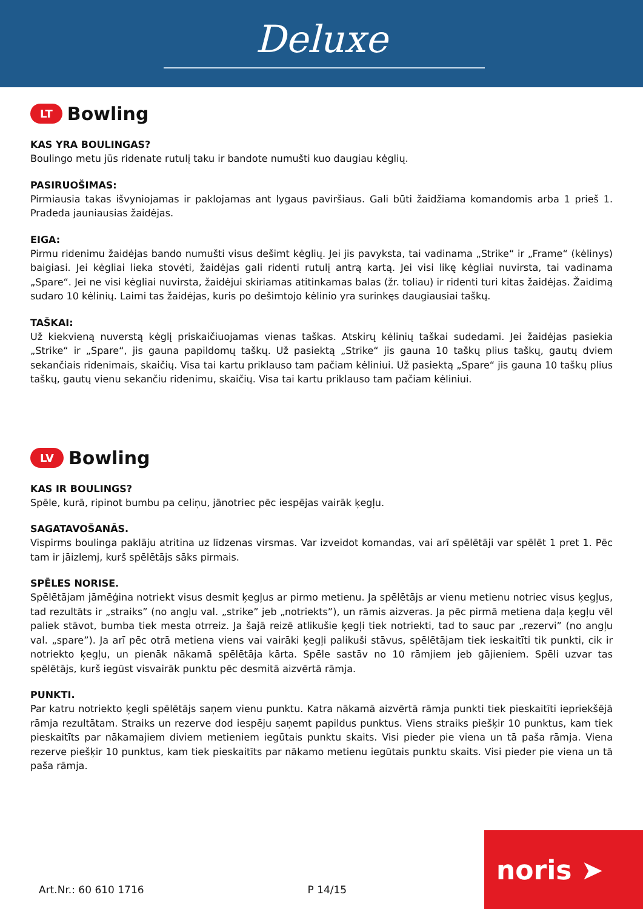Deluxe
LT Bowling
KAS YRA BOULINGAS?
Boulingo metu jūs ridenate rutulį taku ir bandote numušti kuo daugiau kėglių.
PASIRUOŠIMAS:
Pirmiausia takas išvyniojamas ir paklojamas ant lygaus paviršiaus. Gali būti žaidžiama komandomis arba 1 prieš 1. Pradeda jauniausias žaidėjas.
EIGA:
Pirmu ridenimu žaidėjas bando numušti visus dešimt kėglių. Jei jis pavyksta, tai vadinama „Strike“ ir „Frame“ (kėlinys) baigiasi. Jei kėgliai lieka stovėti, žaidėjas gali ridenti rutulį antrą kartą. Jei visi likę kėgliai nuvirsta, tai vadinama „Spare“. Jei ne visi kėgliai nuvirsta, žaidėjui skiriamas atitinkamas balas (žr. toliau) ir ridenti turi kitas žaidėjas. Žaidimą sudaro 10 kėlinių. Laimi tas žaidėjas, kuris po dešimtojo kėlinio yra surinkęs daugiausiai taškų.
TAŠKAI:
Už kiekvieną nuverstą kėglį priskaičiuojamas vienas taškas. Atskirų kėlinių taškai sudedami. Jei žaidėjas pasiekia „Strike“ ir „Spare“, jis gauna papildomų taškų. Už pasiektą „Strike“ jis gauna 10 taškų plius taškų, gautų dviem sekančiais ridenimais, skaičių. Visa tai kartu priklauso tam pačiam kėliniui. Už pasiektą „Spare“ jis gauna 10 taškų plius taškų, gautų vienu sekančiu ridenimu, skaičių. Visa tai kartu priklauso tam pačiam kėliniui.
LV Bowling
KAS IR BOULINGS?
Spēle, kurā, ripinot bumbu pa celiņu, jānotriec pēc iespējas vairāk ķegļu.
SAGATAVOŠANĀS.
Vispirms boulinga paklāju atritina uz līdzenas virsmas. Var izveidot komandas, vai arī spēlētāji var spēlēt 1 pret 1. Pēc tam ir jāizlemj, kurš spēlētājs sāks pirmais.
SPĒLES NORISE.
Spēlētājam jāmēģina notriekt visus desmit ķegļus ar pirmo metienu. Ja spēlētājs ar vienu metienu notriec visus ķegļus, tad rezultāts ir „straiks” (no angļu val. „strike” jeb „notriekts”), un rāmis aizveras. Ja pēc pirmā metiena daļa ķegļu vēl paliek stāvot, bumba tiek mesta otrreiz. Ja šajā reizē atlikušie ķegļi tiek notriekti, tad to sauc par „rezervi” (no angļu val. „spare”). Ja arī pēc otrā metiena viens vai vairāki ķegļi palikuši stāvus, spēlētājam tiek ieskaitīti tik punkti, cik ir notriekto ķegļu, un pienāk nākamā spēlētāja kārta. Spēle sastāv no 10 rāmjiem jeb gājieniem. Spēli uzvar tas spēlētājs, kurš iegūst visvairāk punktu pēc desmitā aizvērtā rāmja.
PUNKTI.
Par katru notriekto ķegli spēlētājs saņem vienu punktu. Katra nākamā aizvērtā rāmja punkti tiek pieskaitīti iepriekšējā rāmja rezultātam. Straiks un rezerve dod iespēju saņemt papildus punktus. Viens straiks piešķir 10 punktus, kam tiek pieskaitīts par nākamajiem diviem metieniem iegūtais punktu skaits. Visi pieder pie viena un tā paša rāmja. Viena rezerve piešķir 10 punktus, kam tiek pieskaitīts par nākamo metienu iegūtais punktu skaits. Visi pieder pie viena un tā paša rāmja.
Art.Nr.: 60 610 1716 P 14/15 noris ➤